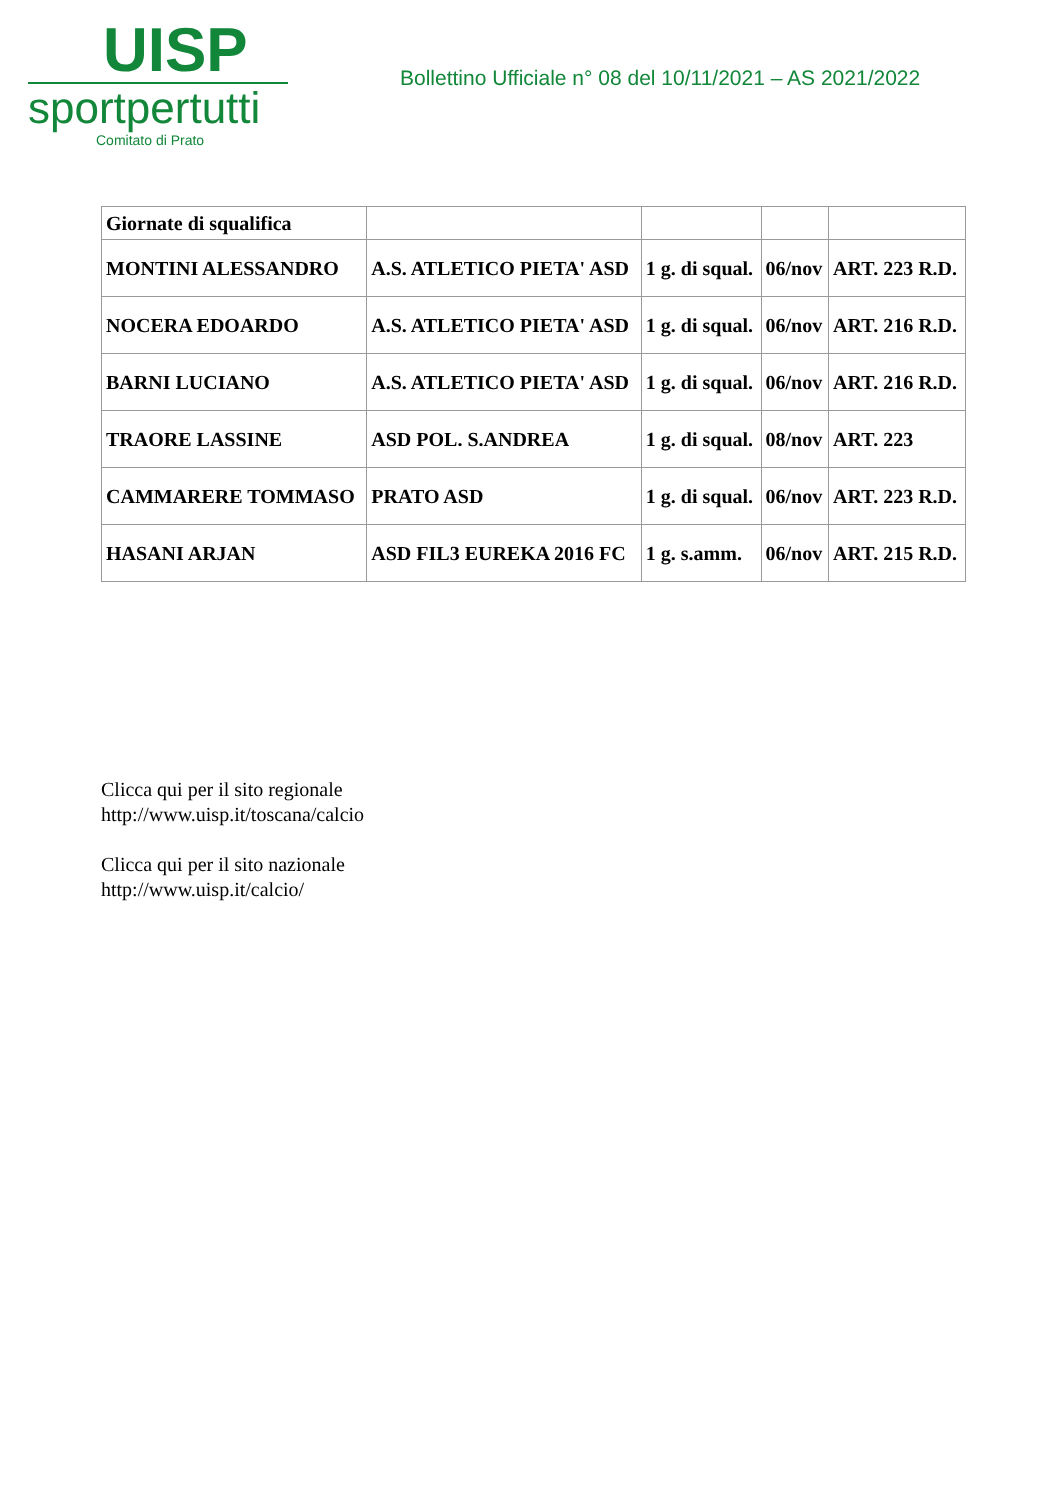UISP
sportpertutti
Comitato di Prato
Bollettino Ufficiale n° 08 del 10/11/2021 – AS 2021/2022
| Giornate di squalifica | | | | |
| MONTINI ALESSANDRO | A.S. ATLETICO PIETA' ASD | 1 g. di squal. | 06/nov | ART. 223 R.D. |
| NOCERA EDOARDO | A.S. ATLETICO PIETA' ASD | 1 g. di squal. | 06/nov | ART. 216 R.D. |
| BARNI LUCIANO | A.S. ATLETICO PIETA' ASD | 1 g. di squal. | 06/nov | ART. 216 R.D. |
| TRAORE LASSINE | ASD POL. S.ANDREA | 1 g. di squal. | 08/nov | ART. 223 |
| CAMMARERE TOMMASO | PRATO ASD | 1 g. di squal. | 06/nov | ART. 223 R.D. |
| HASANI ARJAN | ASD FIL3 EUREKA 2016 FC | 1 g. s.amm. | 06/nov | ART. 215 R.D. |
Clicca qui per il sito regionale
http://www.uisp.it/toscana/calcio
Clicca qui per il sito nazionale
http://www.uisp.it/calcio/